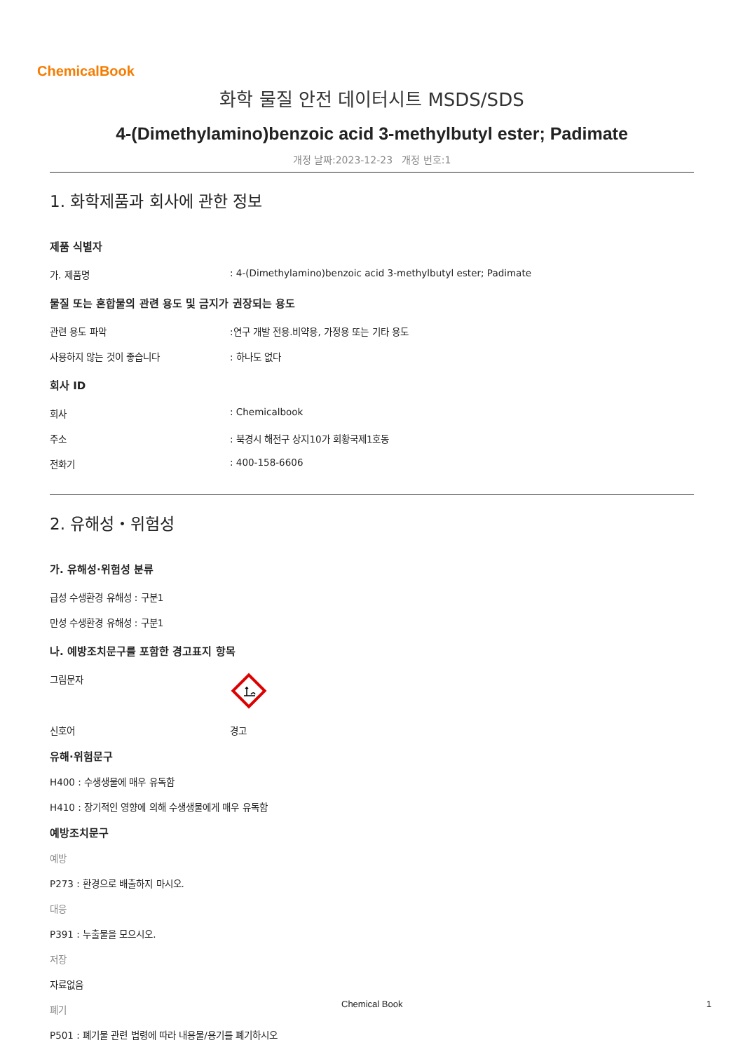ChemicalBook
화학 물질 안전 데이터시트 MSDS/SDS
4-(Dimethylamino)benzoic acid 3-methylbutyl ester; Padimate
개정 날짜:2023-12-23 개정 번호:1
1. 화학제품과 회사에 관한 정보
제품 식별자
가. 제품명: 4-(Dimethylamino)benzoic acid 3-methylbutyl ester; Padimate
물질 또는 혼합물의 관련 용도 및 금지가 권장되는 용도
관련 용도 파악:연구 개발 전용.비약용, 가정용 또는 기타 용도
사용하지 않는 것이 좋습니다: 하나도 없다
회사 ID
회사: Chemicalbook
주소: 북경시 해전구 상지10가 회황국제1호동
전화기: 400-158-6606
2. 유해성・위험성
가. 유해성·위험성 분류
급성 수생환경 유해성 : 구분1
만성 수생환경 유해성 : 구분1
나. 예방조치문구를 포함한 경고표지 항목
그림문자
신호어 경고
유해·위험문구
H400 : 수생생물에 매우 유독함
H410 : 장기적인 영향에 의해 수생생물에게 매우 유독함
예방조치문구
예방
P273 : 환경으로 배출하지 마시오.
대응
P391 : 누출물을 모으시오.
저장
자료없음
폐기
P501 : 폐기물 관련 법령에 따라 내용물/용기를 폐기하시오
Chemical Book 1